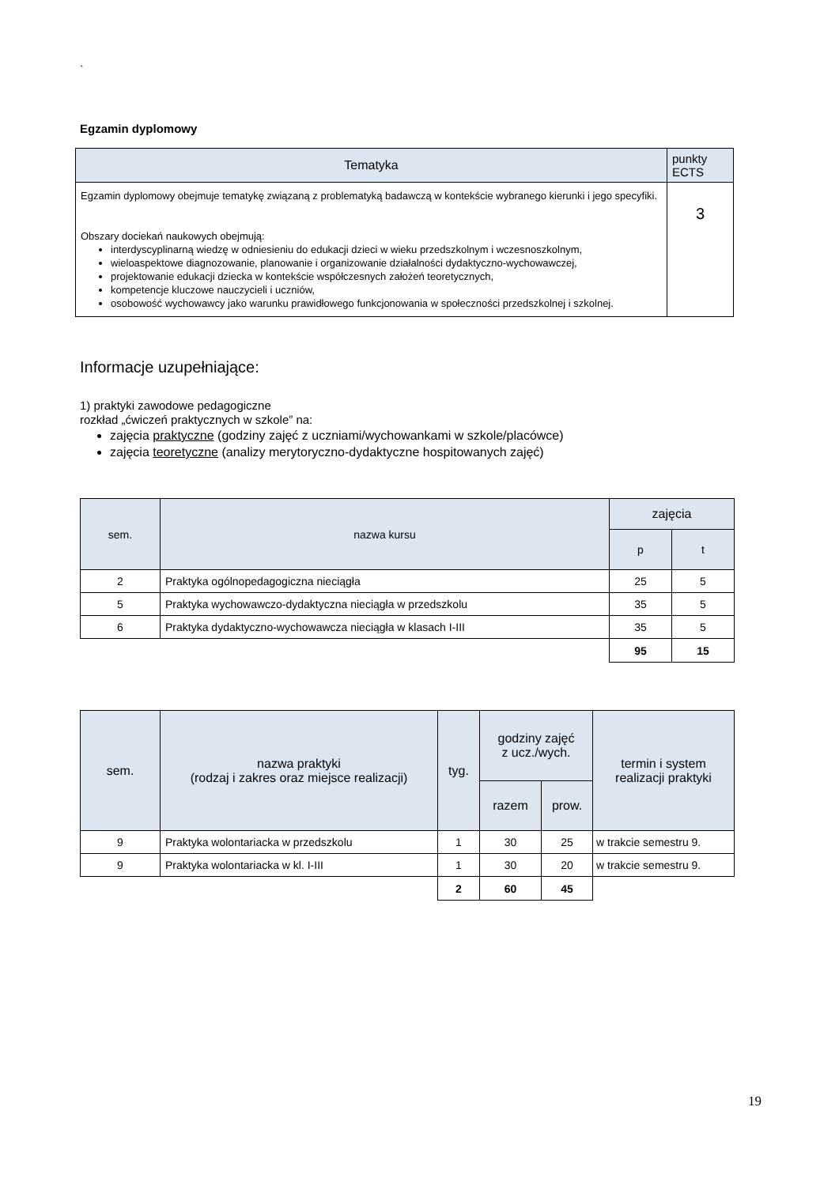`
Egzamin dyplomowy
| Tematyka | punkty ECTS |
| --- | --- |
| Egzamin dyplomowy obejmuje tematykę związaną z problematyką badawczą w kontekście wybranego kierunki i jego specyfiki. Obszary dociekań naukowych obejmują: interdyscyplinarną wiedzę w odniesieniu do edukacji dzieci w wieku przedszkolnym i wczesnoszkolnym, wieloaspektowe diagnozowanie, planowanie i organizowanie działalności dydaktyczno-wychowawczej, projektowanie edukacji dziecka w kontekście współczesnych założeń teoretycznych, kompetencje kluczowe nauczycieli i uczniów, osobowość wychowawcy jako warunku prawidłowego funkcjonowania w społeczności przedszkolnej i szkolnej. | 3 |
Informacje uzupełniające:
1) praktyki zawodowe pedagogiczne
rozkład „ćwiczeń praktycznych w szkole” na:
zajęcia praktyczne (godziny zajęć z uczniami/wychowankami w szkole/placówce)
zajęcia teoretyczne (analizy merytoryczno-dydaktyczne hospitowanych zajęć)
| sem. | nazwa kursu | zajęcia | |
| | | p | t |
| 2 | Praktyka ogólnopedagogiczna nieciągła | 25 | 5 |
| 5 | Praktyka wychowawczo-dydaktyczna nieciągła w przedszkolu | 35 | 5 |
| 6 | Praktyka dydaktyczno-wychowawcza nieciągła w klasach I-III | 35 | 5 |
| | | 95 | 15 |
| sem. | nazwa praktyki (rodzaj i zakres oraz miejsce realizacji) | tyg. | godziny zajęć z ucz./wych. | | termin i system realizacji praktyki |
| | | | razem | prow. | |
| 9 | Praktyka wolontariacka w przedszkolu | 1 | 30 | 25 | w trakcie semestru 9. |
| 9 | Praktyka wolontariacka w kl. I-III | 1 | 30 | 20 | w trakcie semestru 9. |
| | | 2 | 60 | 45 | |
19